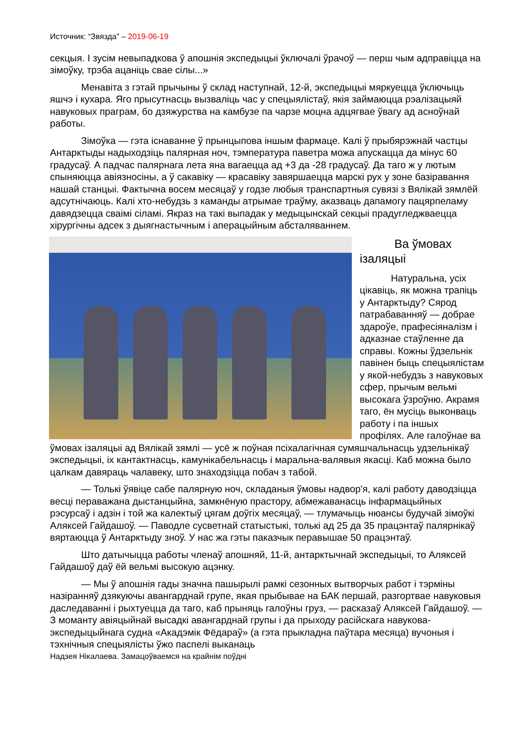Источник: “Звязда” – 2019-06-19
секцыя. І зусім невыпадкова ў апошнія экспедыцыі ўключалі ўрачоў — перш чым адправіцца на зімоўку, трэба ацаніць свае сілы...»
Менавіта з гэтай прычыны ў склад наступнай, 12-й, экспедыцыі мяркуецца ўключыць яшчэ і кухара. Яго прысутнасць вызваліць час у спецыялістаў, якія займаюцца рэалізацыяй
навуковых праграм, бо дзяжурства на камбузе па чарзе моцна адцягвае ўвагу ад асноўнай работы.
Зімоўка — гэта існаванне ў прынцыпова іншым фармаце. Калі ў прыбярэжнай частцы Антарктыды надыходзіць палярная ноч, тэмпература паветра можа апускацца да мінус 60 градусаў. А падчас палярнага лета яна вагаецца ад +3 да -28 градусаў. Да таго ж у лютым спыняюцца авіязносіны, а ў сакавіку — красавіку завяршаецца марскі рух у зоне базіравання нашай станцыі. Фактычна восем месяцаў у годзе любыя транспартныя сувязі з Вялікай зямлёй адсутнічаюць. Калі хто-небудзь з каманды атрымае траўму, аказваць дапамогу пацярпеламу давядзецца сваімі сіламі. Якраз на такі выпадак у медыцынскай секцыі прадугледжваецца хірургічны адсек з дыягнастычным і аперацыйным абсталяваннем.
Ва ўмовах ізаляцыі
Натуральна, усіх цікавіць, як можна трапіць у Антарктыду? Сярод патрабаванняў — добрае здароўе, прафесіяналізм і адказнае стаўленне да справы. Кожны ўдзельнік павінен быць спецыялістам у якой-небудзь з навуковых сфер, прычым вельмі высокага ўзроўню. Акрамя таго, ён мусіць выконваць работу і па іншых профілях. Але галоўнае ва ўмовах ізаляцыі ад Вялікай зямлі — усё ж поўная псіхалагічная сумяшчальнасць удзельнікаў экспедыцыі, іх кантактнасць, камунікабельнасць і маральна-валявыя якасці. Каб можна было цалкам давяраць чалавеку, што знаходзіцца побач з табой.
— Толькі ўявіце сабе палярную ноч, складаныя ўмовы надвор'я, калі работу даводзіцца весці пераважана дыстанцыйна, замкнёную прастору, абмежаванасць інфармацыйных рэсурсаў і адзін і той жа калектыў цягам доўгіх месяцаў, — тлумачыць нюансы будучай зімоўкі Аляксей Гайдашоў. — Паводле сусветнай статыстыкі, толькі ад 25 да 35 працэнтаў палярнікаў вяртаюцца ў Антарктыду зноў. У нас жа гэты паказчык перавышае 50 працэнтаў.
Што датычыцца работы членаў апошняй, 11-й, антарктычнай экспедыцыі, то Аляксей Гайдашоў даў ёй вельмі высокую ацэнку.
— Мы ў апошнія гады значна пашырылі рамкі сезонных вытворчых работ і тэрміны назіранняў дзякуючы авангарднай групе, якая прыбывае на БАК першай, разгортвае навуковыя даследаванні і рыхтуецца да таго, каб прыняць галоўны груз, — расказаў Аляксей Гайдашоў. — З моманту авіяцыйнай высадкі авангарднай групы і да прыходу расійскага навукова-экспедыцыйнага судна «Акадэмік Фёдараў» (а гэта прыкладна паўтара месяца) вучоныя і тэхнічныя спецыялісты ўжо паспелі выканаць
Надзея Нікалаева. Замацоўваемся на крайнім поўдні